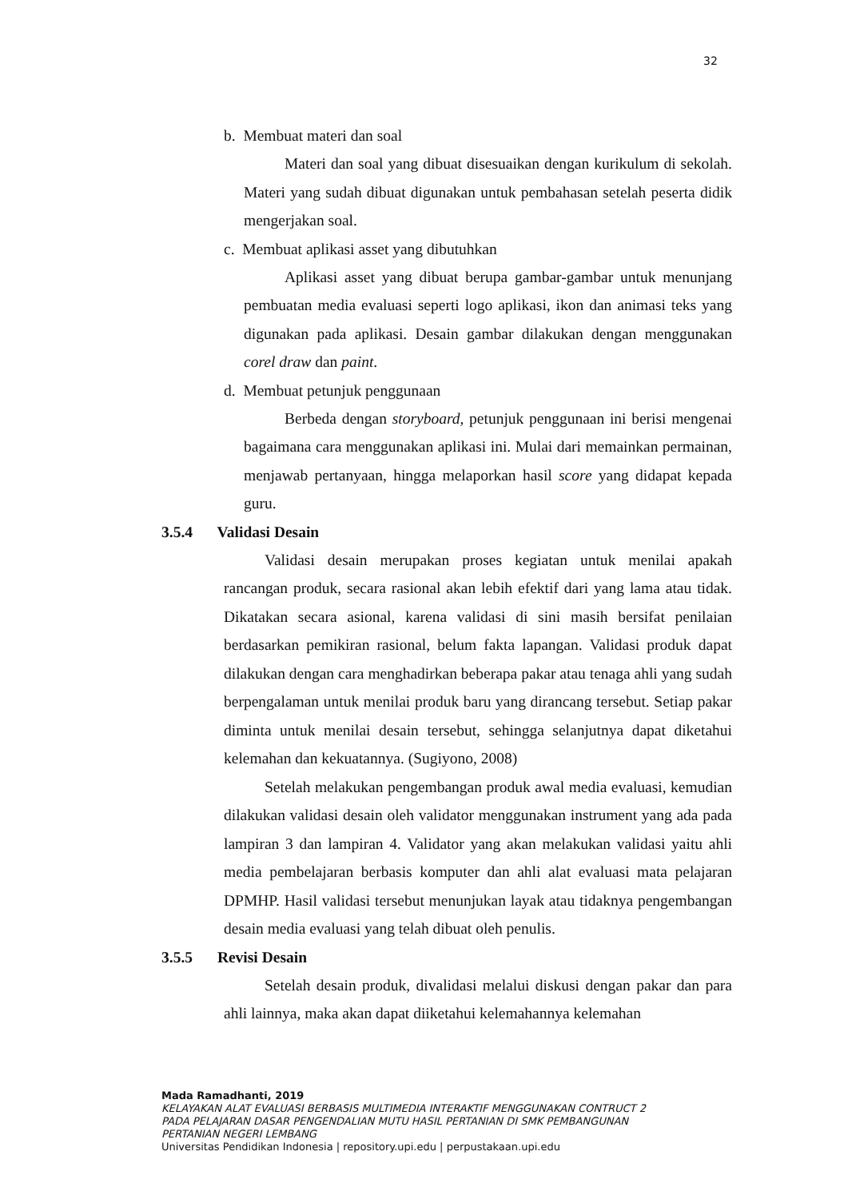32
b. Membuat materi dan soal
Materi dan soal yang dibuat disesuaikan dengan kurikulum di sekolah. Materi yang sudah dibuat digunakan untuk pembahasan setelah peserta didik mengerjakan soal.
c. Membuat aplikasi asset yang dibutuhkan
Aplikasi asset yang dibuat berupa gambar-gambar untuk menunjang pembuatan media evaluasi seperti logo aplikasi, ikon dan animasi teks yang digunakan pada aplikasi. Desain gambar dilakukan dengan menggunakan corel draw dan paint.
d. Membuat petunjuk penggunaan
Berbeda dengan storyboard, petunjuk penggunaan ini berisi mengenai bagaimana cara menggunakan aplikasi ini. Mulai dari memainkan permainan, menjawab pertanyaan, hingga melaporkan hasil score yang didapat kepada guru.
3.5.4 Validasi Desain
Validasi desain merupakan proses kegiatan untuk menilai apakah rancangan produk, secara rasional akan lebih efektif dari yang lama atau tidak. Dikatakan secara asional, karena validasi di sini masih bersifat penilaian berdasarkan pemikiran rasional, belum fakta lapangan. Validasi produk dapat dilakukan dengan cara menghadirkan beberapa pakar atau tenaga ahli yang sudah berpengalaman untuk menilai produk baru yang dirancang tersebut. Setiap pakar diminta untuk menilai desain tersebut, sehingga selanjutnya dapat diketahui kelemahan dan kekuatannya. (Sugiyono, 2008)
Setelah melakukan pengembangan produk awal media evaluasi, kemudian dilakukan validasi desain oleh validator menggunakan instrument yang ada pada lampiran 3 dan lampiran 4. Validator yang akan melakukan validasi yaitu ahli media pembelajaran berbasis komputer dan ahli alat evaluasi mata pelajaran DPMHP. Hasil validasi tersebut menunjukan layak atau tidaknya pengembangan desain media evaluasi yang telah dibuat oleh penulis.
3.5.5 Revisi Desain
Setelah desain produk, divalidasi melalui diskusi dengan pakar dan para ahli lainnya, maka akan dapat diiketahui kelemahannya kelemahan
Mada Ramadhanti, 2019
KELAYAKAN ALAT EVALUASI BERBASIS MULTIMEDIA INTERAKTIF MENGGUNAKAN CONTRUCT 2
PADA PELAJARAN DASAR PENGENDALIAN MUTU HASIL PERTANIAN DI SMK PEMBANGUNAN
PERTANIAN NEGERI LEMBANG
Universitas Pendidikan Indonesia | repository.upi.edu | perpustakaan.upi.edu